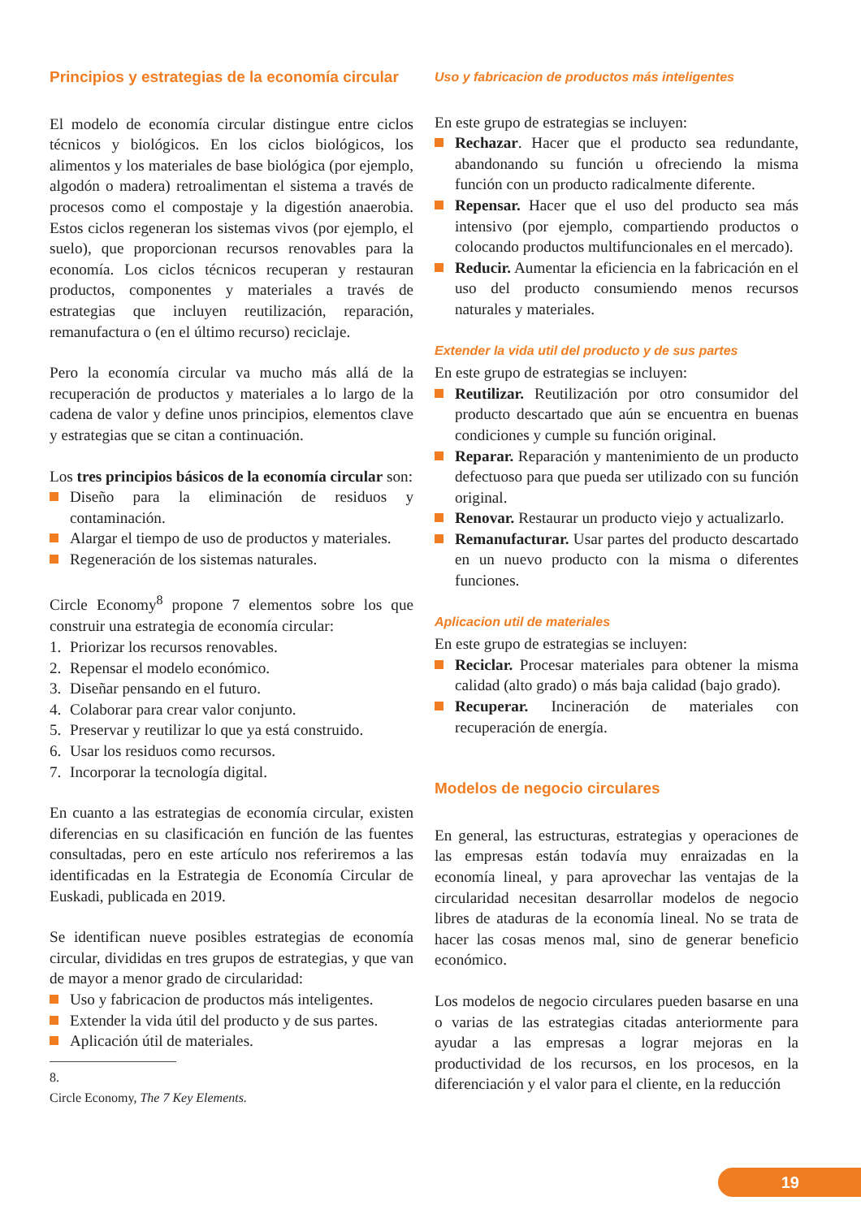Principios y estrategias de la economía circular
El modelo de economía circular distingue entre ciclos técnicos y biológicos. En los ciclos biológicos, los alimentos y los materiales de base biológica (por ejemplo, algodón o madera) retroalimentan el sistema a través de procesos como el compostaje y la digestión anaerobia. Estos ciclos regeneran los sistemas vivos (por ejemplo, el suelo), que proporcionan recursos renovables para la economía. Los ciclos técnicos recuperan y restauran productos, componentes y materiales a través de estrategias que incluyen reutilización, reparación, remanufactura o (en el último recurso) reciclaje.
Pero la economía circular va mucho más allá de la recuperación de productos y materiales a lo largo de la cadena de valor y define unos principios, elementos clave y estrategias que se citan a continuación.
Los tres principios básicos de la economía circular son:
Diseño para la eliminación de residuos y contaminación.
Alargar el tiempo de uso de productos y materiales.
Regeneración de los sistemas naturales.
Circle Economy<sup>8</sup> propone 7 elementos sobre los que construir una estrategia de economía circular:
1. Priorizar los recursos renovables.
2. Repensar el modelo económico.
3. Diseñar pensando en el futuro.
4. Colaborar para crear valor conjunto.
5. Preservar y reutilizar lo que ya está construido.
6. Usar los residuos como recursos.
7. Incorporar la tecnología digital.
En cuanto a las estrategias de economía circular, existen diferencias en su clasificación en función de las fuentes consultadas, pero en este artículo nos referiremos a las identificadas en la Estrategia de Economía Circular de Euskadi, publicada en 2019.
Se identifican nueve posibles estrategias de economía circular, divididas en tres grupos de estrategias, y que van de mayor a menor grado de circularidad:
Uso y fabricacion de productos más inteligentes.
Extender la vida útil del producto y de sus partes.
Aplicación útil de materiales.
8. Circle Economy, The 7 Key Elements.
Uso y fabricacion de productos más inteligentes
En este grupo de estrategias se incluyen:
Rechazar. Hacer que el producto sea redundante, abandonando su función u ofreciendo la misma función con un producto radicalmente diferente.
Repensar. Hacer que el uso del producto sea más intensivo (por ejemplo, compartiendo productos o colocando productos multifuncionales en el mercado).
Reducir. Aumentar la eficiencia en la fabricación en el uso del producto consumiendo menos recursos naturales y materiales.
Extender la vida util del producto y de sus partes
En este grupo de estrategias se incluyen:
Reutilizar. Reutilización por otro consumidor del producto descartado que aún se encuentra en buenas condiciones y cumple su función original.
Reparar. Reparación y mantenimiento de un producto defectuoso para que pueda ser utilizado con su función original.
Renovar. Restaurar un producto viejo y actualizarlo.
Remanufacturar. Usar partes del producto descartado en un nuevo producto con la misma o diferentes funciones.
Aplicacion util de materiales
En este grupo de estrategias se incluyen:
Reciclar. Procesar materiales para obtener la misma calidad (alto grado) o más baja calidad (bajo grado).
Recuperar. Incineración de materiales con recuperación de energía.
Modelos de negocio circulares
En general, las estructuras, estrategias y operaciones de las empresas están todavía muy enraizadas en la economía lineal, y para aprovechar las ventajas de la circularidad necesitan desarrollar modelos de negocio libres de ataduras de la economía lineal. No se trata de hacer las cosas menos mal, sino de generar beneficio económico.
Los modelos de negocio circulares pueden basarse en una o varias de las estrategias citadas anteriormente para ayudar a las empresas a lograr mejoras en la productividad de los recursos, en los procesos, en la diferenciación y el valor para el cliente, en la reducción
19